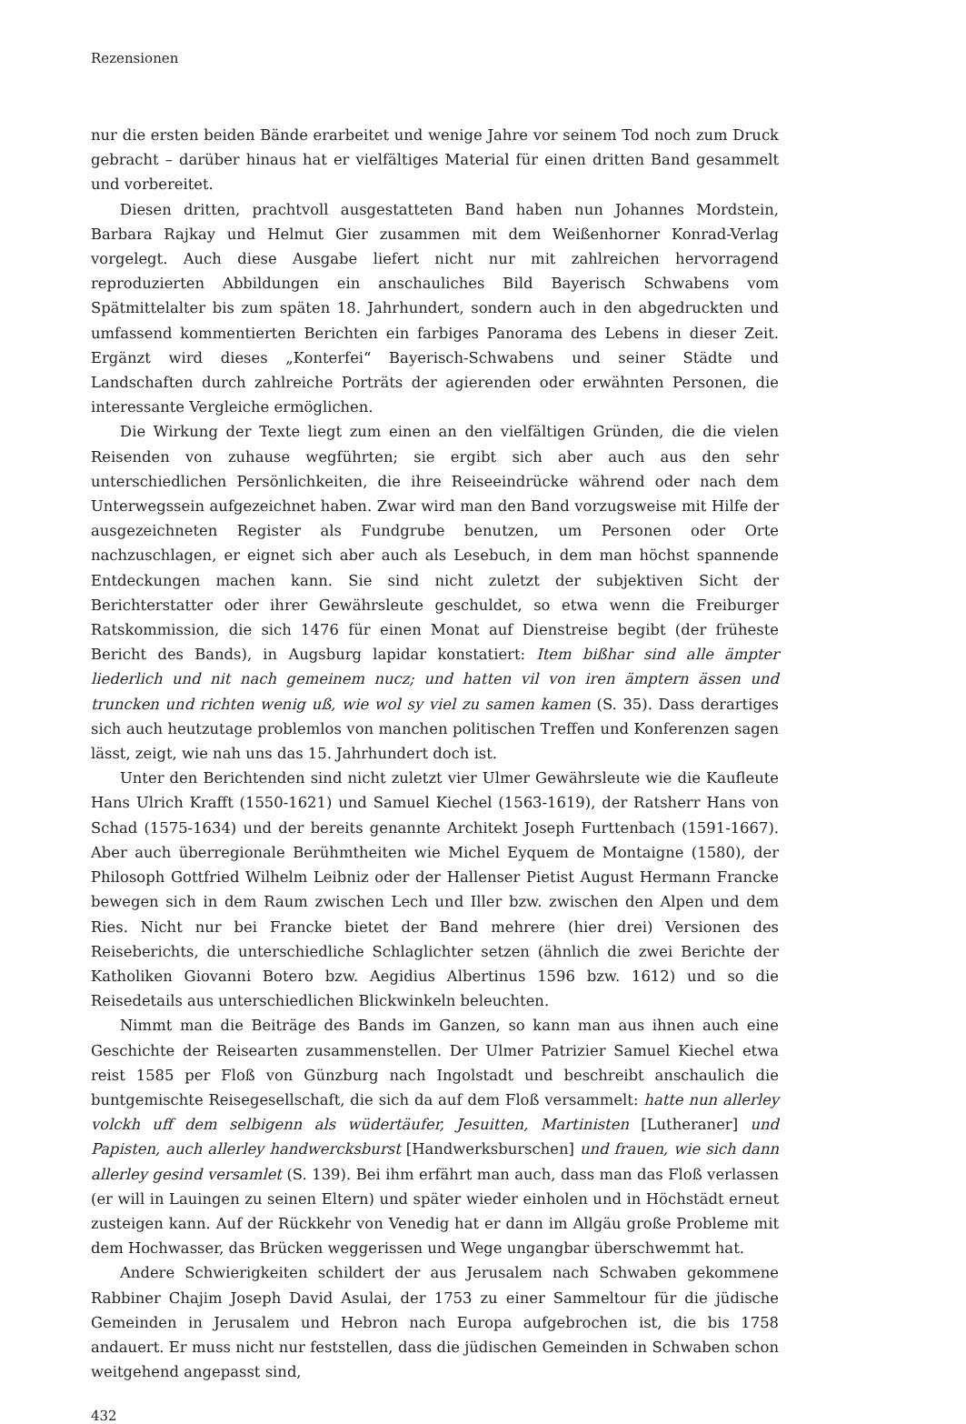Rezensionen
nur die ersten beiden Bände erarbeitet und wenige Jahre vor seinem Tod noch zum Druck gebracht – darüber hinaus hat er vielfältiges Material für einen dritten Band gesammelt und vorbereitet.
Diesen dritten, prachtvoll ausgestatteten Band haben nun Johannes Mordstein, Barbara Rajkay und Helmut Gier zusammen mit dem Weißenhorner Konrad-Verlag vorgelegt. Auch diese Ausgabe liefert nicht nur mit zahlreichen hervorragend reproduzierten Abbildungen ein anschauliches Bild Bayerisch Schwabens vom Spätmittelalter bis zum späten 18. Jahrhundert, sondern auch in den abgedruckten und umfassend kommentierten Berichten ein farbiges Panorama des Lebens in dieser Zeit. Ergänzt wird dieses „Konterfei“ Bayerisch-Schwabens und seiner Städte und Landschaften durch zahlreiche Porträts der agierenden oder erwähnten Personen, die interessante Vergleiche ermöglichen.
Die Wirkung der Texte liegt zum einen an den vielfältigen Gründen, die die vielen Reisenden von zuhause wegführten; sie ergibt sich aber auch aus den sehr unterschiedlichen Persönlichkeiten, die ihre Reiseeindrücke während oder nach dem Unterwegssein aufgezeichnet haben. Zwar wird man den Band vorzugsweise mit Hilfe der ausgezeichneten Register als Fundgrube benutzen, um Personen oder Orte nachzuschlagen, er eignet sich aber auch als Lesebuch, in dem man höchst spannende Entdeckungen machen kann. Sie sind nicht zuletzt der subjektiven Sicht der Berichterstatter oder ihrer Gewährsleute geschuldet, so etwa wenn die Freiburger Ratskommission, die sich 1476 für einen Monat auf Dienstreise begibt (der früheste Bericht des Bands), in Augsburg lapidar konstatiert: Item bißhar sind alle ämpter liederlich und nit nach gemeinem nucz; und hatten vil von iren ämptern ässen und truncken und richten wenig uß, wie wol sy viel zu samen kamen (S. 35). Dass derartiges sich auch heutzutage problemlos von manchen politischen Treffen und Konferenzen sagen lässt, zeigt, wie nah uns das 15. Jahrhundert doch ist.
Unter den Berichtenden sind nicht zuletzt vier Ulmer Gewährsleute wie die Kaufleute Hans Ulrich Krafft (1550-1621) und Samuel Kiechel (1563-1619), der Ratsherr Hans von Schad (1575-1634) und der bereits genannte Architekt Joseph Furttenbach (1591-1667). Aber auch überregionale Berühmtheiten wie Michel Eyquem de Montaigne (1580), der Philosoph Gottfried Wilhelm Leibniz oder der Hallenser Pietist August Hermann Francke bewegen sich in dem Raum zwischen Lech und Iller bzw. zwischen den Alpen und dem Ries. Nicht nur bei Francke bietet der Band mehrere (hier drei) Versionen des Reiseberichts, die unterschiedliche Schlaglichter setzen (ähnlich die zwei Berichte der Katholiken Giovanni Botero bzw. Aegidius Albertinus 1596 bzw. 1612) und so die Reisedetails aus unterschiedlichen Blickwinkeln beleuchten.
Nimmt man die Beiträge des Bands im Ganzen, so kann man aus ihnen auch eine Geschichte der Reisearten zusammenstellen. Der Ulmer Patrizier Samuel Kiechel etwa reist 1585 per Floß von Günzburg nach Ingolstadt und beschreibt anschaulich die buntgemischte Reisegesellschaft, die sich da auf dem Floß versammelt: hatte nun allerley volckh uff dem selbigenn als wüdertäufer, Jesuitten, Martinisten [Lutheraner] und Papisten, auch allerley handwercksburst [Handwerksburschen] und frauen, wie sich dann allerley gesind versamlet (S. 139). Bei ihm erfährt man auch, dass man das Floß verlassen (er will in Lauingen zu seinen Eltern) und später wieder einholen und in Höchstädt erneut zusteigen kann. Auf der Rückkehr von Venedig hat er dann im Allgäu große Probleme mit dem Hochwasser, das Brücken weggerissen und Wege ungangbar überschwemmt hat.
Andere Schwierigkeiten schildert der aus Jerusalem nach Schwaben gekommene Rabbiner Chajim Joseph David Asulai, der 1753 zu einer Sammeltour für die jüdische Gemeinden in Jerusalem und Hebron nach Europa aufgebrochen ist, die bis 1758 andauert. Er muss nicht nur feststellen, dass die jüdischen Gemeinden in Schwaben schon weitgehend angepasst sind,
432